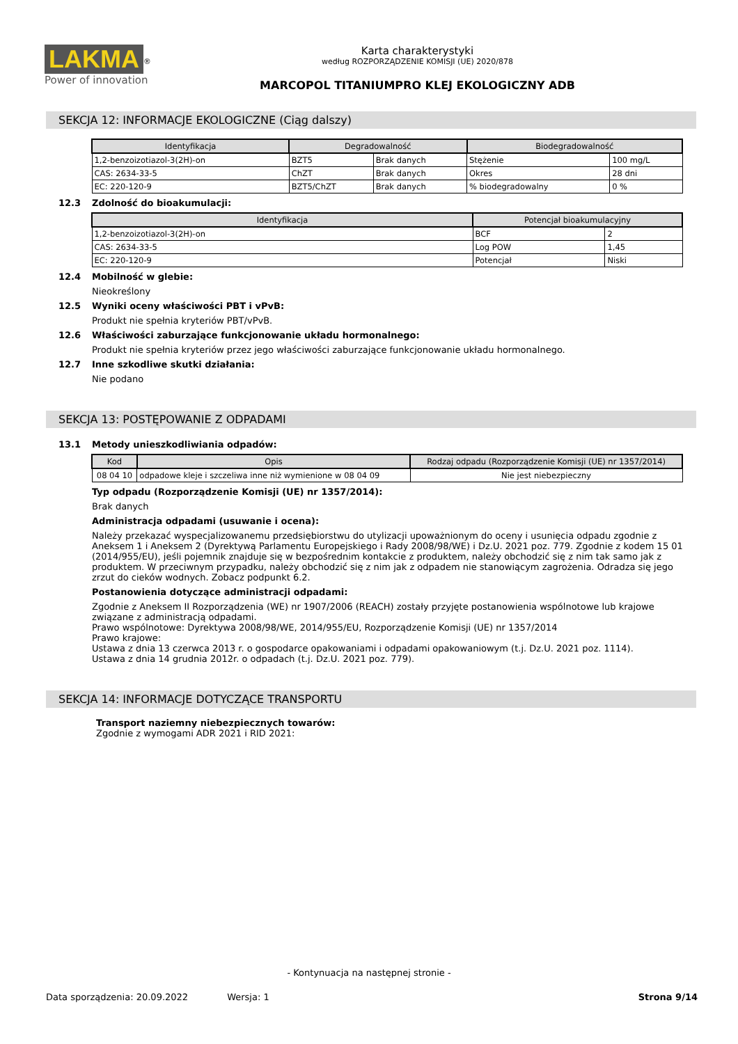LAKMA<sup>®</sup>
Power of innovation
Karta charakterystyki
według ROZPORZĄDZENIE KOMISJI (UE) 2020/878
MARCOPOL TITANIUMPRO KLEJ EKOLOGICZNY ADB
SEKCJA 12: INFORMACJE EKOLOGICZNE (Ciąg dalszy)
| Identyfikacja | Degradowalność | | Biodegradowalność | |
| --- | --- | --- | --- | --- |
| 1,2-benzoizotiazol-3(2H)-on | BZT5 | Brak danych | Stężenie | 100 mg/L |
| CAS: 2634-33-5 | ChZT | Brak danych | Okres | 28 dni |
| EC: 220-120-9 | BZT5/ChZT | Brak danych | % biodegradowalny | 0 % |
12.3 Zdolność do bioakumulacji:
| Identyfikacja | Potencjał bioakumulacyjny | |
| --- | --- | --- |
| 1,2-benzoizotiazol-3(2H)-on | BCF | 2 |
| CAS: 2634-33-5 | Log POW | 1,45 |
| EC: 220-120-9 | Potencjał | Niski |
12.4 Mobilność w glebie:
Nieokreślony
12.5 Wyniki oceny właściwości PBT i vPvB:
Produkt nie spełnia kryteriów PBT/vPvB.
12.6 Właściwości zaburzające funkcjonowanie układu hormonalnego:
Produkt nie spełnia kryteriów przez jego właściwości zaburzające funkcjonowanie układu hormonalnego.
12.7 Inne szkodliwe skutki działania:
Nie podano
SEKCJA 13: POSTĘPOWANIE Z ODPADAMI
13.1 Metody unieszkodliwiania odpadów:
| Kod | Opis | Rodzaj odpadu (Rozporządzenie Komisji (UE) nr 1357/2014) |
| --- | --- | --- |
| 08 04 10 | odpadowe kleje i szczeliwa inne niż wymienione w 08 04 09 | Nie jest niebezpieczny |
Typ odpadu (Rozporządzenie Komisji (UE) nr 1357/2014):
Brak danych
Administracja odpadami (usuwanie i ocena):
Należy przekazać wyspecjalizowanemu przedsiębiorstwu do utylizacji upoważnionym do oceny i usunięcia odpadu zgodnie z Aneksem 1 i Aneksem 2 (Dyrektywą Parlamentu Europejskiego i Rady 2008/98/WE) i Dz.U. 2021 poz. 779. Zgodnie z kodem 15 01 (2014/955/EU), jeśli pojemnik znajduje się w bezpośrednim kontakcie z produktem, należy obchodzić się z nim tak samo jak z produktem. W przeciwnym przypadku, należy obchodzić się z nim jak z odpadem nie stanowiącym zagrożenia. Odradza się jego zrzut do cieków wodnych. Zobacz podpunkt 6.2.
Postanowienia dotyczące administracji odpadami:
Zgodnie z Aneksem II Rozporządzenia (WE) nr 1907/2006 (REACH) zostały przyjęte postanowienia wspólnotowe lub krajowe związane z administracją odpadami.
Prawo wspólnotowe: Dyrektywa 2008/98/WE, 2014/955/EU, Rozporządzenie Komisji (UE) nr 1357/2014
Prawo krajowe:
Ustawa z dnia 13 czerwca 2013 r. o gospodarce opakowaniami i odpadami opakowaniowym (t.j. Dz.U. 2021 poz. 1114).
Ustawa z dnia 14 grudnia 2012r. o odpadach (t.j. Dz.U. 2021 poz. 779).
SEKCJA 14: INFORMACJE DOTYCZĄCE TRANSPORTU
Transport naziemny niebezpiecznych towarów:
Zgodnie z wymogami ADR 2021 i RID 2021:
- Kontynuacja na następnej stronie -
Data sporządzenia: 20.09.2022 Wersja: 1 Strona 9/14